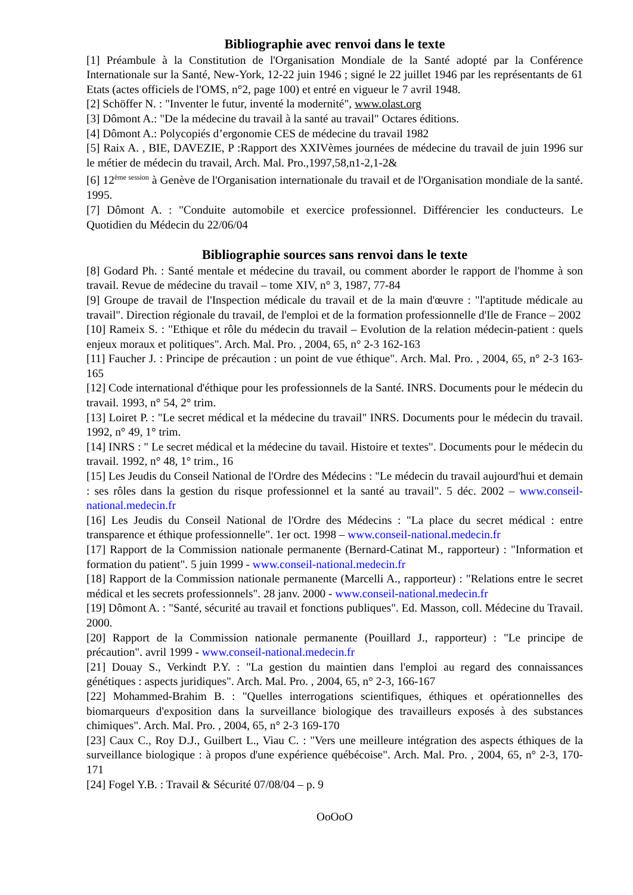Bibliographie avec renvoi dans le texte
[1] Préambule à la Constitution de l'Organisation Mondiale de la Santé adopté par la Conférence Internationale sur la Santé, New-York, 12-22 juin 1946 ; signé le 22 juillet 1946 par les représentants de 61 Etats (actes officiels de l'OMS, n°2, page 100) et entré en vigueur le 7 avril 1948.
[2] Schöffer N. : "Inventer le futur, inventé la modernité", www.olast.org
[3] Dômont A.: "De la médecine du travail à la santé au travail" Octares éditions.
[4] Dômont A.: Polycopiés d’ergonomie CES de médecine du travail 1982
[5] Raix A. , BIE, DAVEZIE, P :Rapport des XXIVèmes journées de médecine du travail de juin 1996 sur le métier de médecin du travail, Arch. Mal. Pro.,1997,58,n1-2,1-2&
[6] 12<sup>ème session</sup> à Genève de l'Organisation internationale du travail et de l'Organisation mondiale de la santé. 1995.
[7] Dômont A. : "Conduite automobile et exercice professionnel. Différencier les conducteurs. Le Quotidien du Médecin du 22/06/04
Bibliographie sources sans renvoi dans le texte
[8] Godard Ph. : Santé mentale et médecine du travail, ou comment aborder le rapport de l'homme à son travail. Revue de médecine du travail – tome XIV, n° 3, 1987, 77-84
[9] Groupe de travail de l'Inspection médicale du travail et de la main d'œuvre : "l'aptitude médicale au travail". Direction régionale du travail, de l'emploi et de la formation professionnelle d'Ile de France – 2002
[10] Rameix S. : "Ethique et rôle du médecin du travail – Evolution de la relation médecin-patient : quels enjeux moraux et politiques". Arch. Mal. Pro. , 2004, 65, n° 2-3 162-163
[11] Faucher J. : Principe de précaution : un point de vue éthique". Arch. Mal. Pro. , 2004, 65, n° 2-3 163-165
[12] Code international d'éthique pour les professionnels de la Santé. INRS. Documents pour le médecin du travail. 1993, n° 54, 2° trim.
[13] Loiret P. : "Le secret médical et la médecine du travail" INRS. Documents pour le médecin du travail. 1992, n° 49, 1° trim.
[14] INRS : " Le secret médical et la médecine du tavail. Histoire et textes". Documents pour le médecin du travail. 1992, n° 48, 1° trim., 16
[15] Les Jeudis du Conseil National de l'Ordre des Médecins : "Le médecin du travail aujourd'hui et demain : ses rôles dans la gestion du risque professionnel et la santé au travail". 5 déc. 2002 – www.conseil-national.medecin.fr
[16] Les Jeudis du Conseil National de l'Ordre des Médecins : "La place du secret médical : entre transparence et éthique professionnelle". 1er oct. 1998 – www.conseil-national.medecin.fr
[17] Rapport de la Commission nationale permanente (Bernard-Catinat M., rapporteur) : "Information et formation du patient". 5 juin 1999 - www.conseil-national.medecin.fr
[18] Rapport de la Commission nationale permanente (Marcelli A., rapporteur) : "Relations entre le secret médical et les secrets professionnels". 28 janv. 2000 - www.conseil-national.medecin.fr
[19] Dômont A. : "Santé, sécurité au travail et fonctions publiques". Ed. Masson, coll. Médecine du Travail. 2000.
[20] Rapport de la Commission nationale permanente (Pouillard J., rapporteur) : "Le principe de précaution". avril 1999 - www.conseil-national.medecin.fr
[21] Douay S., Verkindt P.Y. : "La gestion du maintien dans l'emploi au regard des connaissances génétiques : aspects juridiques". Arch. Mal. Pro. , 2004, 65, n° 2-3, 166-167
[22] Mohammed-Brahim B. : "Quelles interrogations scientifiques, éthiques et opérationnelles des biomarqueurs d'exposition dans la surveillance biologique des travailleurs exposés à des substances chimiques". Arch. Mal. Pro. , 2004, 65, n° 2-3 169-170
[23] Caux C., Roy D.J., Guilbert L., Viau C. : "Vers une meilleure intégration des aspects éthiques de la surveillance biologique : à propos d'une expérience québécoise". Arch. Mal. Pro. , 2004, 65, n° 2-3, 170-171
[24] Fogel Y.B. : Travail & Sécurité 07/08/04 – p. 9
OoOoO